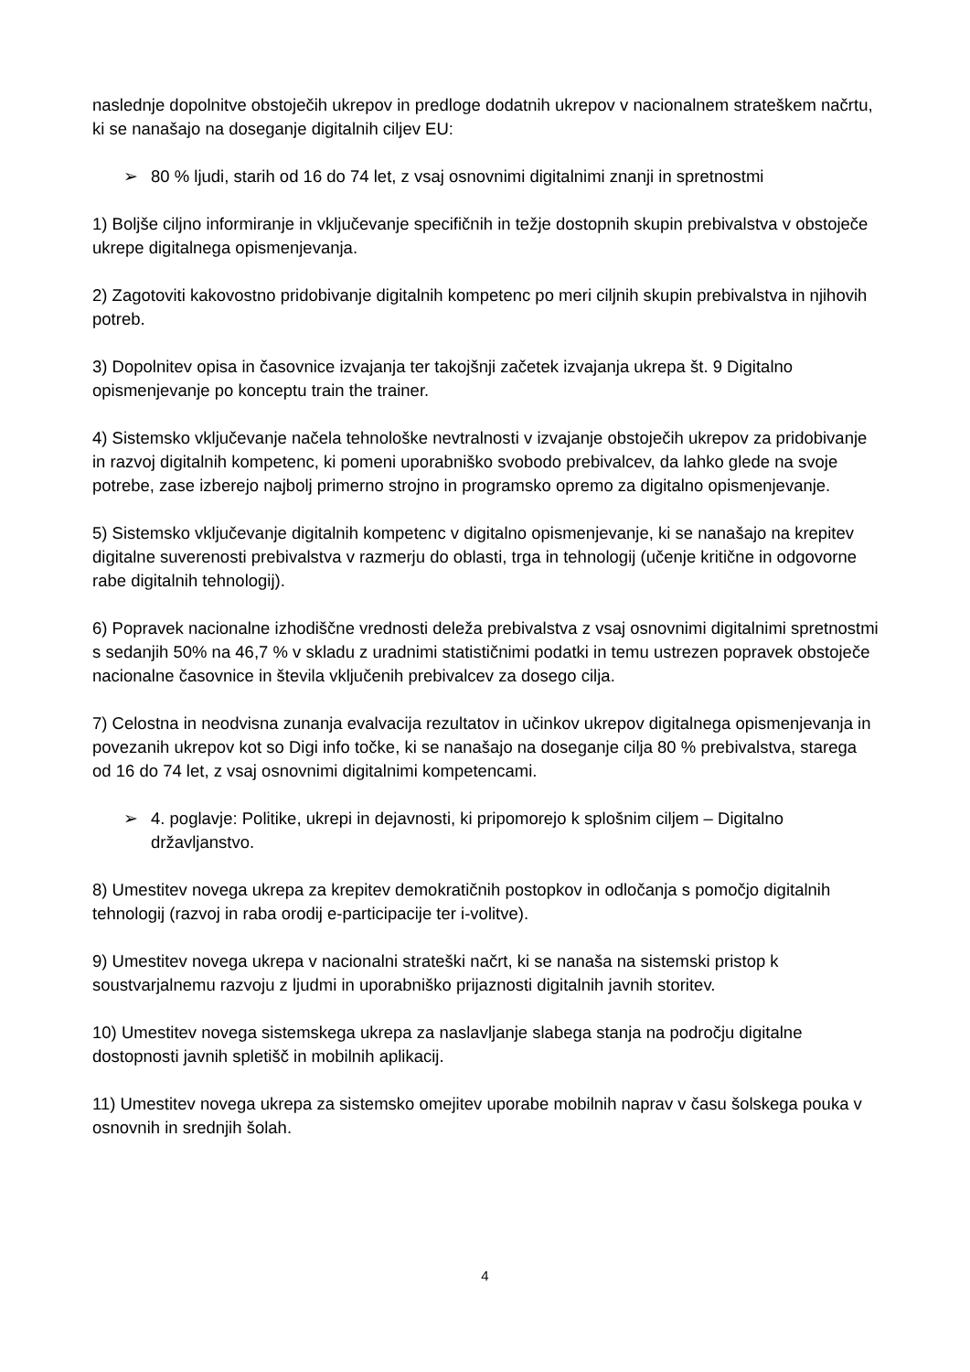naslednje dopolnitve obstoječih ukrepov in predloge dodatnih ukrepov v nacionalnem strateškem načrtu, ki se nanašajo na doseganje digitalnih ciljev EU:
➢ 80 % ljudi, starih od 16 do 74 let, z vsaj osnovnimi digitalnimi znanji in spretnostmi
1) Boljše ciljno informiranje in vključevanje specifičnih in težje dostopnih skupin prebivalstva v obstoječe ukrepe digitalnega opismenjevanja.
2) Zagotoviti kakovostno pridobivanje digitalnih kompetenc po meri ciljnih skupin prebivalstva in njihovih potreb.
3) Dopolnitev opisa in časovnice izvajanja ter takojšnji začetek izvajanja ukrepa št. 9 Digitalno opismenjevanje po konceptu train the trainer.
4) Sistemsko vključevanje načela tehnološke nevtralnosti v izvajanje obstoječih ukrepov za pridobivanje in razvoj digitalnih kompetenc, ki pomeni uporabniško svobodo prebivalcev, da lahko glede na svoje potrebe, zase izberejo najbolj primerno strojno in programsko opremo za digitalno opismenjevanje.
5) Sistemsko vključevanje digitalnih kompetenc v digitalno opismenjevanje, ki se nanašajo na krepitev digitalne suverenosti prebivalstva v razmerju do oblasti, trga in tehnologij (učenje kritične in odgovorne rabe digitalnih tehnologij).
6) Popravek nacionalne izhodiščne vrednosti deleža prebivalstva z vsaj osnovnimi digitalnimi spretnostmi s sedanjih 50% na 46,7 % v skladu z uradnimi statističnimi podatki in temu ustrezen popravek obstoječe nacionalne časovnice in števila vključenih prebivalcev za dosego cilja.
7) Celostna in neodvisna zunanja evalvacija rezultatov in učinkov ukrepov digitalnega opismenjevanja in povezanih ukrepov kot so Digi info točke, ki se nanašajo na doseganje cilja 80 % prebivalstva, starega od 16 do 74 let, z vsaj osnovnimi digitalnimi kompetencami.
➢ 4. poglavje: Politike, ukrepi in dejavnosti, ki pripomorejo k splošnim ciljem – Digitalno državljanstvo.
8) Umestitev novega ukrepa za krepitev demokratičnih postopkov in odločanja s pomočjo digitalnih tehnologij (razvoj in raba orodij e-participacije ter i-volitve).
9) Umestitev novega ukrepa v nacionalni strateški načrt, ki se nanaša na sistemski pristop k soustvarjalnemu razvoju z ljudmi in uporabniško prijaznosti digitalnih javnih storitev.
10) Umestitev novega sistemskega ukrepa za naslavljanje slabega stanja na področju digitalne dostopnosti javnih spletišč in mobilnih aplikacij.
11) Umestitev novega ukrepa za sistemsko omejitev uporabe mobilnih naprav v času šolskega pouka v osnovnih in srednjih šolah.
4